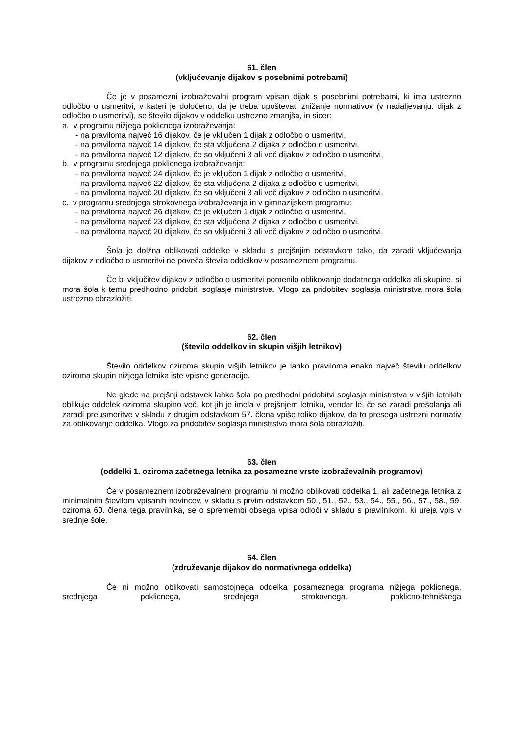61. člen
(vključevanje dijakov s posebnimi potrebami)
Če je v posamezni izobraževalni program vpisan dijak s posebnimi potrebami, ki ima ustrezno odločbo o usmeritvi, v kateri je določeno, da je treba upoštevati znižanje normativov (v nadaljevanju: dijak z odločbo o usmeritvi), se število dijakov v oddelku ustrezno zmanjša, in sicer:
a. v programu nižjega poklicnega izobraževanja:
- na praviloma največ 16 dijakov, če je vključen 1 dijak z odločbo o usmeritvi,
- na praviloma največ 14 dijakov, če sta vključena 2 dijaka z odločbo o usmeritvi,
- na praviloma največ 12 dijakov, če so vključeni 3 ali več dijakov z odločbo o usmeritvi,
b. v programu srednjega poklicnega izobraževanja:
- na praviloma največ 24 dijakov, če je vključen 1 dijak z odločbo o usmeritvi,
- na praviloma največ 22 dijakov, če sta vključena 2 dijaka z odločbo o usmeritvi,
- na praviloma največ 20 dijakov, če so vključeni 3 ali več dijakov z odločbo o usmeritvi,
c. v programu srednjega strokovnega izobraževanja in v gimnazijskem programu:
- na praviloma največ 26 dijakov, če je vključen 1 dijak z odločbo o usmeritvi,
- na praviloma največ 23 dijakov, če sta vključena 2 dijaka z odločbo o usmeritvi,
- na praviloma največ 20 dijakov, če so vključeni 3 ali več dijakov z odločbo o usmeritvi.
Šola je dolžna oblikovati oddelke v skladu s prejšnjim odstavkom tako, da zaradi vključevanja dijakov z odločbo o usmeritvi ne poveča števila oddelkov v posameznem programu.
Če bi vključitev dijakov z odločbo o usmeritvi pomenilo oblikovanje dodatnega oddelka ali skupine, si mora šola k temu predhodno pridobiti soglasje ministrstva. Vlogo za pridobitev soglasja ministrstva mora šola ustrezno obrazložiti.
62. člen
(število oddelkov in skupin višjih letnikov)
Število oddelkov oziroma skupin višjih letnikov je lahko praviloma enako največ številu oddelkov oziroma skupin nižjega letnika iste vpisne generacije.
Ne glede na prejšnji odstavek lahko šola po predhodni pridobitvi soglasja ministrstva v višjih letnikih oblikuje oddelek oziroma skupino več, kot jih je imela v prejšnjem letniku, vendar le, če se zaradi prešolanja ali zaradi preusmeritve v skladu z drugim odstavkom 57. člena vpiše toliko dijakov, da to presega ustrezni normativ za oblikovanje oddelka. Vlogo za pridobitev soglasja ministrstva mora šola obrazložiti.
63. člen
(oddelki 1. oziroma začetnega letnika za posamezne vrste izobraževalnih programov)
Če v posameznem izobraževalnem programu ni možno oblikovati oddelka 1. ali začetnega letnika z minimalnim številom vpisanih novincev, v skladu s prvim odstavkom 50., 51., 52., 53., 54., 55., 56., 57., 58., 59. oziroma 60. člena tega pravilnika, se o spremembi obsega vpisa odloči v skladu s pravilnikom, ki ureja vpis v srednje šole.
64. člen
(združevanje dijakov do normativnega oddelka)
Če ni možno oblikovati samostojnega oddelka posameznega programa nižjega poklicnega, srednjega poklicnega, srednjega strokovnega, poklicno-tehniškega